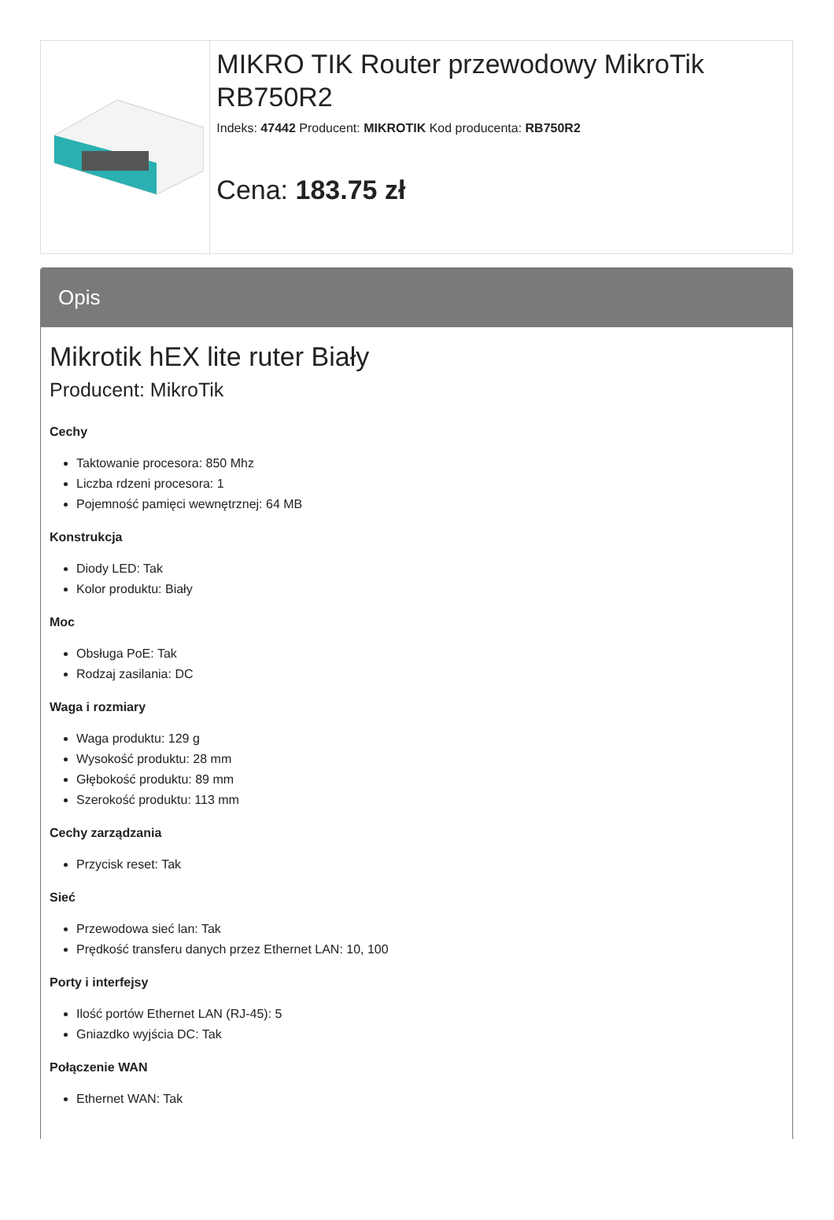MIKRO TIK Router przewodowy MikroTik RB750R2
Indeks: 47442 Producent: MIKROTIK Kod producenta: RB750R2
Cena: 183.75 zł
Opis
Mikrotik hEX lite ruter Biały
Producent: MikroTik
Cechy
Taktowanie procesora: 850 Mhz
Liczba rdzeni procesora: 1
Pojemność pamięci wewnętrznej: 64 MB
Konstrukcja
Diody LED: Tak
Kolor produktu: Biały
Moc
Obsługa PoE: Tak
Rodzaj zasilania: DC
Waga i rozmiary
Waga produktu: 129 g
Wysokość produktu: 28 mm
Głębokość produktu: 89 mm
Szerokość produktu: 113 mm
Cechy zarządzania
Przycisk reset: Tak
Sieć
Przewodowa sieć lan: Tak
Prędkość transferu danych przez Ethernet LAN: 10, 100
Porty i interfejsy
Ilość portów Ethernet LAN (RJ-45): 5
Gniazdko wyjścia DC: Tak
Połączenie WAN
Ethernet WAN: Tak